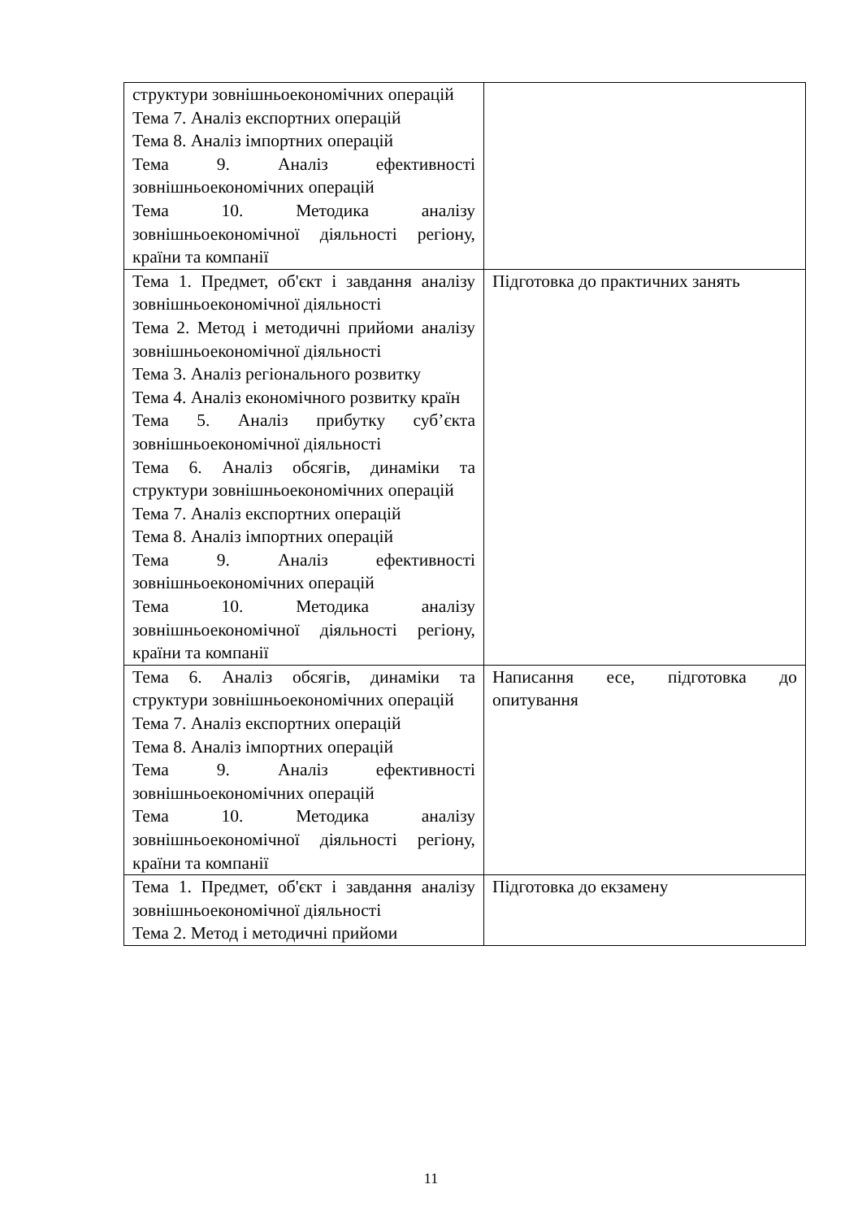| структури зовнішньоекономічних операцій Тема 7. Аналіз експортних операцій Тема 8. Аналіз імпортних операцій Тема 9. Аналіз ефективності зовнішньоекономічних операцій Тема 10. Методика аналізу зовнішньоекономічної діяльності регіону, країни та компанії | |
| Тема 1. Предмет, об'єкт і завдання аналізу зовнішньоекономічної діяльності Тема 2. Метод і методичні прийоми аналізу зовнішньоекономічної діяльності Тема 3. Аналіз регіонального розвитку Тема 4. Аналіз економічного розвитку країн Тема 5. Аналіз прибутку суб’єкта зовнішньоекономічної діяльності Тема 6. Аналіз обсягів, динаміки та структури зовнішньоекономічних операцій Тема 7. Аналіз експортних операцій Тема 8. Аналіз імпортних операцій Тема 9. Аналіз ефективності зовнішньоекономічних операцій Тема 10. Методика аналізу зовнішньоекономічної діяльності регіону, країни та компанії | Підготовка до практичних занять |
| Тема 6. Аналіз обсягів, динаміки та структури зовнішньоекономічних операцій Тема 7. Аналіз експортних операцій Тема 8. Аналіз імпортних операцій Тема 9. Аналіз ефективності зовнішньоекономічних операцій Тема 10. Методика аналізу зовнішньоекономічної діяльності регіону, країни та компанії | Написання есе, підготовка до опитування |
| Тема 1. Предмет, об'єкт і завдання аналізу зовнішньоекономічної діяльності Тема 2. Метод і методичні прийоми | Підготовка до екзамену |
11